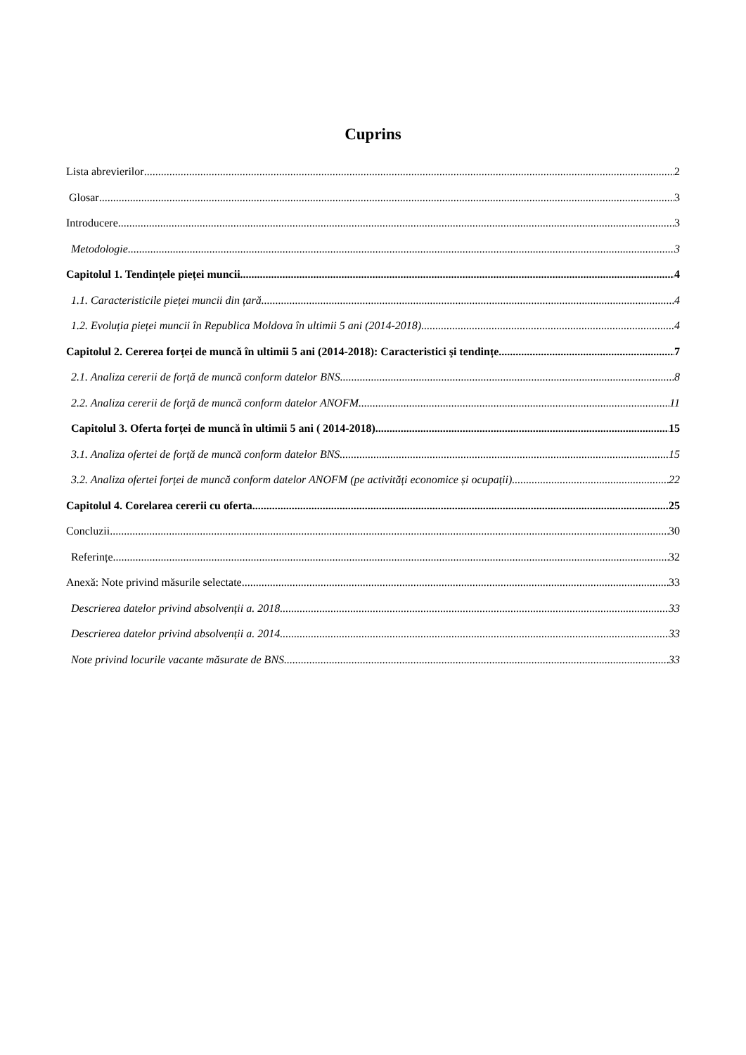Cuprins
Lista abrevierilor 2
Glosar 3
Introducere 3
Metodologie 3
Capitolul 1. Tendințele pieței muncii 4
1.1. Caracteristicile pieței muncii din țară 4
1.2. Evoluția pieței muncii în Republica Moldova în ultimii 5 ani (2014-2018) 4
Capitolul 2. Cererea forței de muncă în ultimii 5 ani (2014-2018): Caracteristici şi tendințe 7
2.1. Analiza cererii de forță de muncă conform datelor BNS 8
2.2. Analiza cererii de forţă de muncă conform datelor ANOFM 11
Capitolul 3. Oferta forței de muncă în ultimii 5 ani ( 2014-2018) 15
3.1. Analiza ofertei de forță de muncă conform datelor BNS 15
3.2. Analiza ofertei forței de muncă conform datelor ANOFM (pe activități economice și ocupații) 22
Capitolul 4. Corelarea cererii cu oferta 25
Concluzii 30
Referințe 32
Anexă: Note privind măsurile selectate 33
Descrierea datelor privind absolvenții a. 2018 33
Descrierea datelor privind absolvenții a. 2014 33
Note privind locurile vacante măsurate de BNS 33